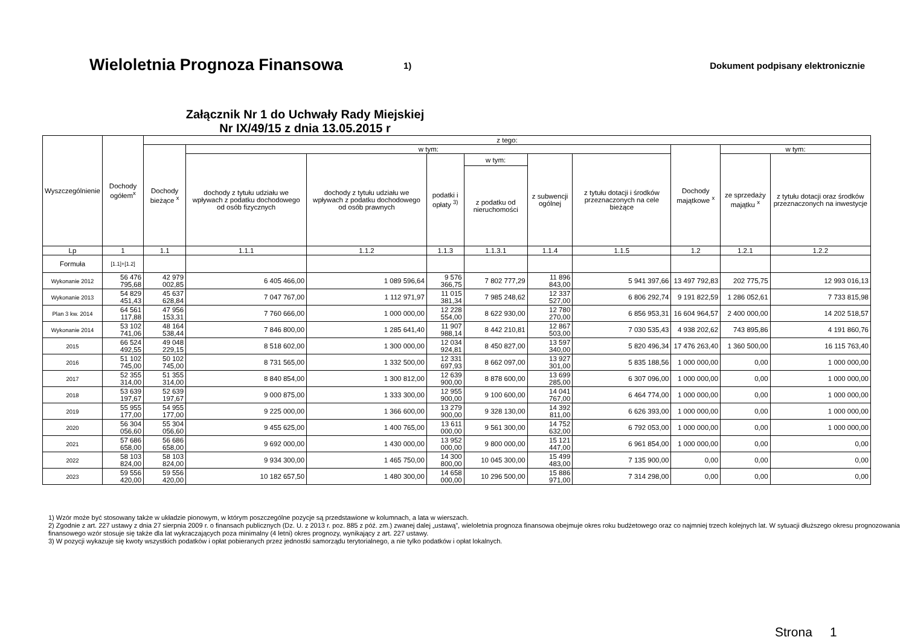Wieloletnia Prognoza Finansowa 1)
Dokument podpisany elektronicznie
Załącznik Nr 1 do Uchwały Rady Miejskiej
Nr IX/49/15 z dnia 13.05.2015 r
| Wyszczególnienie | Dochody ogółem<sup>x</sup> | z tego: | | | | | | | | | |
| --- | --- | --- | --- | --- | --- | --- | --- | --- | --- | --- | --- |
| | | Dochody bieżące <sup>x</sup> | w tym: | | | | | | Dochody majątkowe <sup>x</sup> | w tym: | |
| | | | dochody z tytułu udziału we wpływach z podatku dochodowego od osób fizycznych | dochody z tytułu udziału we wpływach z podatku dochodowego od osób prawnych | podatki i opłaty <sup>3)</sup> | w tym: | z subwencji ogólnej | z tytułu dotacji i środków przeznaczonych na cele bieżące | | ze sprzedaży majątku <sup>x</sup> | z tytułu dotacji oraz środków przeznaczonych na inwestycje |
| | | | | | | z podatku od nieruchomości | | | | | |
| Lp | 1 | 1.1 | 1.1.1 | 1.1.2 | 1.1.3 | 1.1.3.1 | 1.1.4 | 1.1.5 | 1.2 | 1.2.1 | 1.2.2 |
| Formuła | [1.1]+[1.2] | | | | | | | | | | |
| Wykonanie 2012 | 56 476 795,68 | 42 979 002,85 | 6 405 466,00 | 1 089 596,64 | 9 576 366,75 | 7 802 777,29 | 11 896 843,00 | 5 941 397,66 | 13 497 792,83 | 202 775,75 | 12 993 016,13 |
| Wykonanie 2013 | 54 829 451,43 | 45 637 628,84 | 7 047 767,00 | 1 112 971,97 | 11 015 381,34 | 7 985 248,62 | 12 337 527,00 | 6 806 292,74 | 9 191 822,59 | 1 286 052,61 | 7 733 815,98 |
| Plan 3 kw. 2014 | 64 561 117,88 | 47 956 153,31 | 7 760 666,00 | 1 000 000,00 | 12 228 554,00 | 8 622 930,00 | 12 780 270,00 | 6 856 953,31 | 16 604 964,57 | 2 400 000,00 | 14 202 518,57 |
| Wykonanie 2014 | 53 102 741,06 | 48 164 538,44 | 7 846 800,00 | 1 285 641,40 | 11 907 988,14 | 8 442 210,81 | 12 867 503,00 | 7 030 535,43 | 4 938 202,62 | 743 895,86 | 4 191 860,76 |
| 2015 | 66 524 492,55 | 49 048 229,15 | 8 518 602,00 | 1 300 000,00 | 12 034 924,81 | 8 450 827,00 | 13 597 340,00 | 5 820 496,34 | 17 476 263,40 | 1 360 500,00 | 16 115 763,40 |
| 2016 | 51 102 745,00 | 50 102 745,00 | 8 731 565,00 | 1 332 500,00 | 12 331 697,93 | 8 662 097,00 | 13 927 301,00 | 5 835 188,56 | 1 000 000,00 | 0,00 | 1 000 000,00 |
| 2017 | 52 355 314,00 | 51 355 314,00 | 8 840 854,00 | 1 300 812,00 | 12 639 900,00 | 8 878 600,00 | 13 699 285,00 | 6 307 096,00 | 1 000 000,00 | 0,00 | 1 000 000,00 |
| 2018 | 53 639 197,67 | 52 639 197,67 | 9 000 875,00 | 1 333 300,00 | 12 955 900,00 | 9 100 600,00 | 14 041 767,00 | 6 464 774,00 | 1 000 000,00 | 0,00 | 1 000 000,00 |
| 2019 | 55 955 177,00 | 54 955 177,00 | 9 225 000,00 | 1 366 600,00 | 13 279 900,00 | 9 328 130,00 | 14 392 811,00 | 6 626 393,00 | 1 000 000,00 | 0,00 | 1 000 000,00 |
| 2020 | 56 304 056,60 | 55 304 056,60 | 9 455 625,00 | 1 400 765,00 | 13 611 000,00 | 9 561 300,00 | 14 752 632,00 | 6 792 053,00 | 1 000 000,00 | 0,00 | 1 000 000,00 |
| 2021 | 57 686 658,00 | 56 686 658,00 | 9 692 000,00 | 1 430 000,00 | 13 952 000,00 | 9 800 000,00 | 15 121 447,00 | 6 961 854,00 | 1 000 000,00 | 0,00 | 0,00 |
| 2022 | 58 103 824,00 | 58 103 824,00 | 9 934 300,00 | 1 465 750,00 | 14 300 800,00 | 10 045 300,00 | 15 499 483,00 | 7 135 900,00 | 0,00 | 0,00 | 0,00 |
| 2023 | 59 556 420,00 | 59 556 420,00 | 10 182 657,50 | 1 480 300,00 | 14 658 000,00 | 10 296 500,00 | 15 886 971,00 | 7 314 298,00 | 0,00 | 0,00 | 0,00 |
1) Wzór może być stosowany także w układzie pionowym, w którym poszczególne pozycje są przedstawione w kolumnach, a lata w wierszach.
2) Zgodnie z art. 227 ustawy z dnia 27 sierpnia 2009 r. o finansach publicznych (Dz. U. z 2013 r. poz. 885 z póź. zm.) zwanej dalej „ustawą”, wieloletnia prognoza finansowa obejmuje okres roku budżetowego oraz co najmniej trzech kolejnych lat. W sytuacji dłuższego okresu prognozowania finansowego wzór stosuje się także dla lat wykraczających poza minimalny (4 letni) okres prognozy, wynikający z art. 227 ustawy.
3) W pozycji wykazuje się kwoty wszystkich podatków i opłat pobieranych przez jednostki samorządu terytorialnego, a nie tylko podatków i opłat lokalnych.
Strona 1